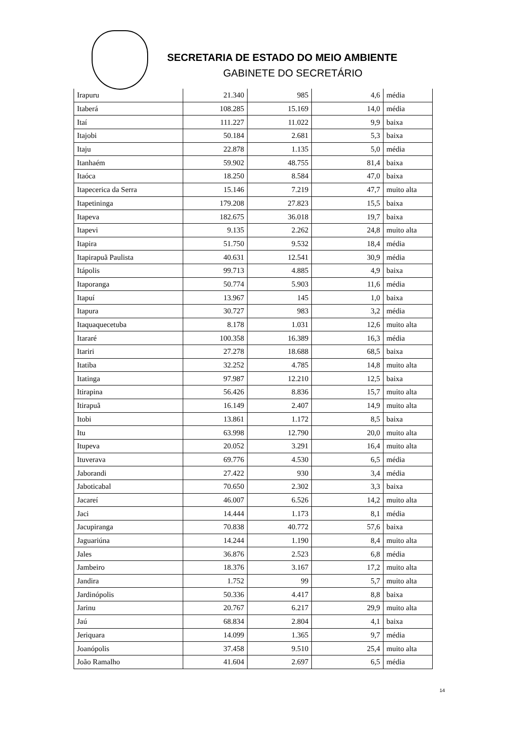SECRETARIA DE ESTADO DO MEIO AMBIENTE
GABINETE DO SECRETÁRIO
| Irapuru | 21.340 | 985 | 4,6 | média |
| Itaberá | 108.285 | 15.169 | 14,0 | média |
| Itaí | 111.227 | 11.022 | 9,9 | baixa |
| Itajobi | 50.184 | 2.681 | 5,3 | baixa |
| Itaju | 22.878 | 1.135 | 5,0 | média |
| Itanhaém | 59.902 | 48.755 | 81,4 | baixa |
| Itaóca | 18.250 | 8.584 | 47,0 | baixa |
| Itapecerica da Serra | 15.146 | 7.219 | 47,7 | muito alta |
| Itapetininga | 179.208 | 27.823 | 15,5 | baixa |
| Itapeva | 182.675 | 36.018 | 19,7 | baixa |
| Itapevi | 9.135 | 2.262 | 24,8 | muito alta |
| Itapira | 51.750 | 9.532 | 18,4 | média |
| Itapirapuã Paulista | 40.631 | 12.541 | 30,9 | média |
| Itápolis | 99.713 | 4.885 | 4,9 | baixa |
| Itaporanga | 50.774 | 5.903 | 11,6 | média |
| Itapuí | 13.967 | 145 | 1,0 | baixa |
| Itapura | 30.727 | 983 | 3,2 | média |
| Itaquaquecetuba | 8.178 | 1.031 | 12,6 | muito alta |
| Itararé | 100.358 | 16.389 | 16,3 | média |
| Itariri | 27.278 | 18.688 | 68,5 | baixa |
| Itatiba | 32.252 | 4.785 | 14,8 | muito alta |
| Itatinga | 97.987 | 12.210 | 12,5 | baixa |
| Itirapina | 56.426 | 8.836 | 15,7 | muito alta |
| Itirapuã | 16.149 | 2.407 | 14,9 | muito alta |
| Itobi | 13.861 | 1.172 | 8,5 | baixa |
| Itu | 63.998 | 12.790 | 20,0 | muito alta |
| Itupeva | 20.052 | 3.291 | 16,4 | muito alta |
| Ituverava | 69.776 | 4.530 | 6,5 | média |
| Jaborandi | 27.422 | 930 | 3,4 | média |
| Jaboticabal | 70.650 | 2.302 | 3,3 | baixa |
| Jacareí | 46.007 | 6.526 | 14,2 | muito alta |
| Jaci | 14.444 | 1.173 | 8,1 | média |
| Jacupiranga | 70.838 | 40.772 | 57,6 | baixa |
| Jaguariúna | 14.244 | 1.190 | 8,4 | muito alta |
| Jales | 36.876 | 2.523 | 6,8 | média |
| Jambeiro | 18.376 | 3.167 | 17,2 | muito alta |
| Jandira | 1.752 | 99 | 5,7 | muito alta |
| Jardinópolis | 50.336 | 4.417 | 8,8 | baixa |
| Jarinu | 20.767 | 6.217 | 29,9 | muito alta |
| Jaú | 68.834 | 2.804 | 4,1 | baixa |
| Jeriquara | 14.099 | 1.365 | 9,7 | média |
| Joanópolis | 37.458 | 9.510 | 25,4 | muito alta |
| João Ramalho | 41.604 | 2.697 | 6,5 | média |
14